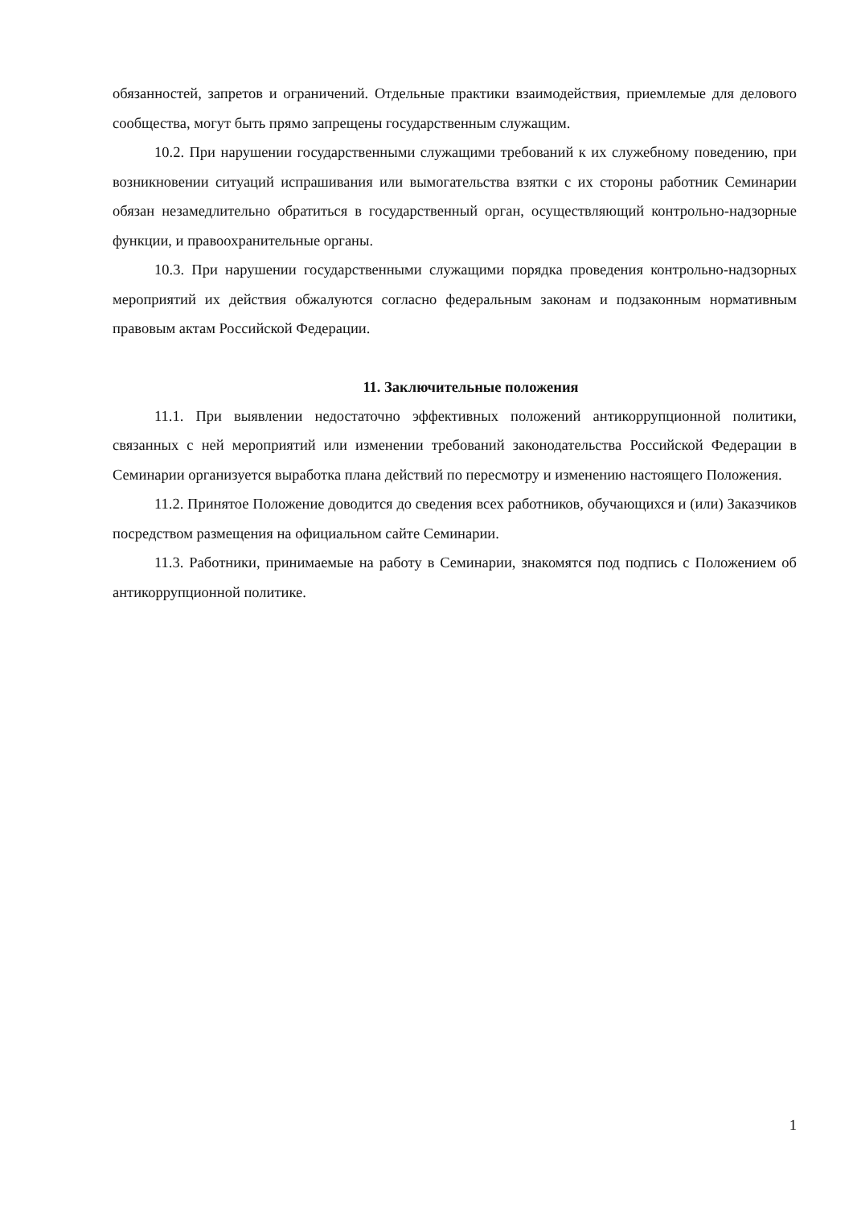обязанностей, запретов и ограничений. Отдельные практики взаимодействия, приемлемые для делового сообщества, могут быть прямо запрещены государственным служащим.
10.2. При нарушении государственными служащими требований к их служебному поведению, при возникновении ситуаций испрашивания или вымогательства взятки с их стороны работник Семинарии обязан незамедлительно обратиться в государственный орган, осуществляющий контрольно-надзорные функции, и правоохранительные органы.
10.3. При нарушении государственными служащими порядка проведения контрольно-надзорных мероприятий их действия обжалуются согласно федеральным законам и подзаконным нормативным правовым актам Российской Федерации.
11. Заключительные положения
11.1. При выявлении недостаточно эффективных положений антикоррупционной политики, связанных с ней мероприятий или изменении требований законодательства Российской Федерации в Семинарии организуется выработка плана действий по пересмотру и изменению настоящего Положения.
11.2. Принятое Положение доводится до сведения всех работников, обучающихся и (или) Заказчиков посредством размещения на официальном сайте Семинарии.
11.3. Работники, принимаемые на работу в Семинарии, знакомятся под подпись с Положением об антикоррупционной политике.
1